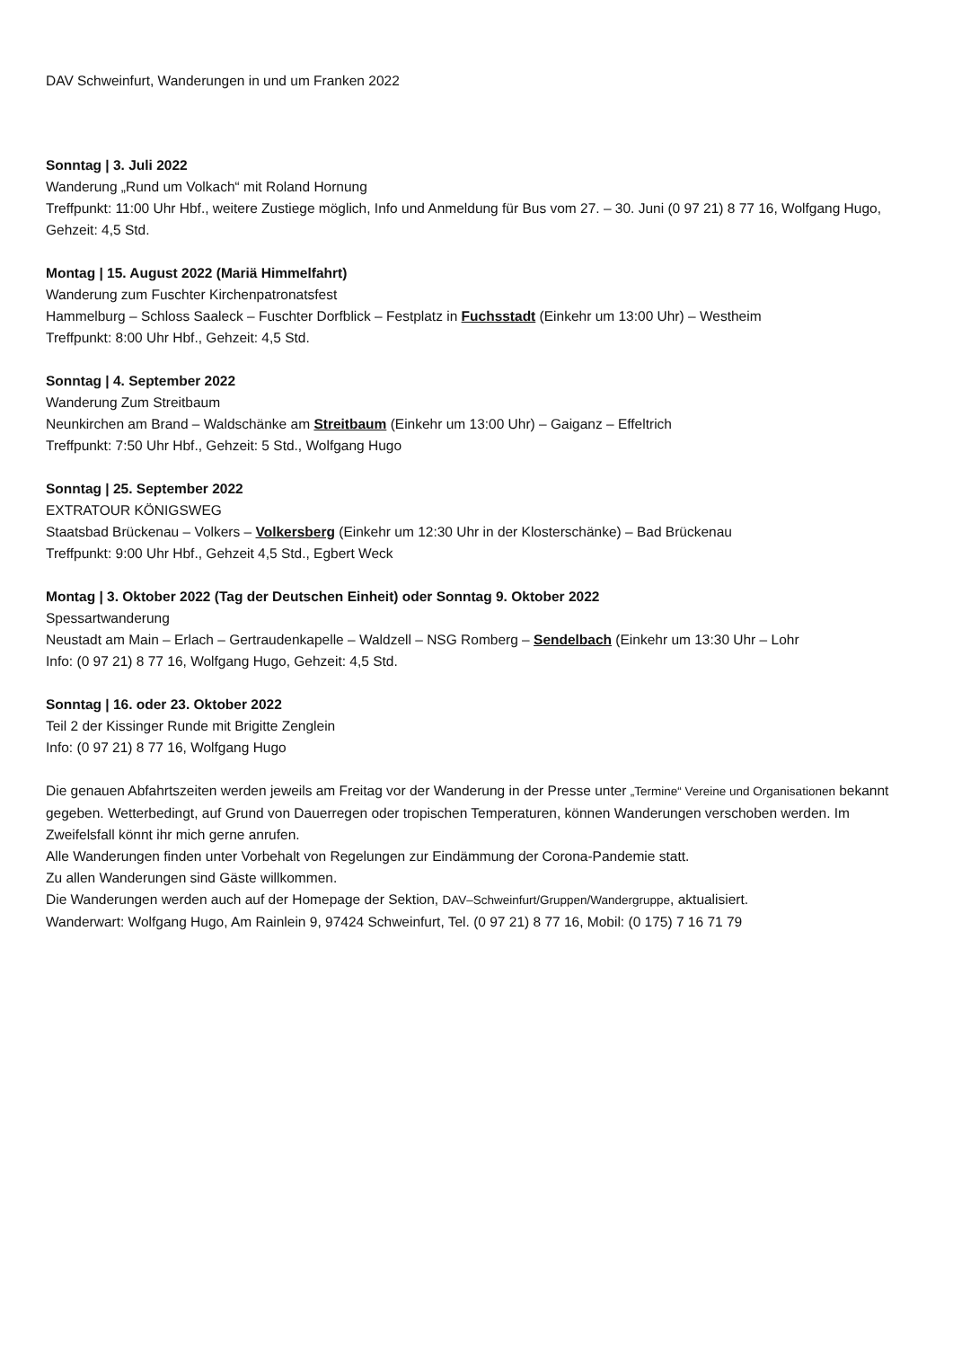DAV Schweinfurt, Wanderungen in und um Franken 2022
Sonntag | 3. Juli 2022
Wanderung „Rund um Volkach“ mit Roland Hornung
Treffpunkt: 11:00 Uhr Hbf., weitere Zustiege möglich, Info und Anmeldung für Bus vom 27. – 30. Juni (0 97 21) 8 77 16, Wolfgang Hugo, Gehzeit: 4,5 Std.
Montag | 15. August 2022 (Mariä Himmelfahrt)
Wanderung zum Fuschter Kirchenpatronatsfest
Hammelburg – Schloss Saaleck – Fuschter Dorfblick – Festplatz in Fuchsstadt (Einkehr um 13:00 Uhr) – Westheim
Treffpunkt: 8:00 Uhr Hbf., Gehzeit: 4,5 Std.
Sonntag | 4. September 2022
Wanderung Zum Streitbaum
Neunkirchen am Brand – Waldschänke am Streitbaum (Einkehr um 13:00 Uhr) – Gaiganz – Effeltrich
Treffpunkt: 7:50 Uhr Hbf., Gehzeit: 5 Std., Wolfgang Hugo
Sonntag | 25. September 2022
EXTRATOUR KÖNIGSWEG
Staatsbad Brückenau – Volkers – Volkersberg (Einkehr um 12:30 Uhr in der Klosterschänke) – Bad Brückenau
Treffpunkt: 9:00 Uhr Hbf., Gehzeit 4,5 Std., Egbert Weck
Montag | 3. Oktober 2022 (Tag der Deutschen Einheit) oder Sonntag 9. Oktober 2022
Spessartwanderung
Neustadt am Main – Erlach – Gertraudenkapelle – Waldzell – NSG Romberg – Sendelbach (Einkehr um 13:30 Uhr – Lohr
Info: (0 97 21) 8 77 16, Wolfgang Hugo, Gehzeit: 4,5 Std.
Sonntag | 16. oder 23. Oktober 2022
Teil 2 der Kissinger Runde mit Brigitte Zenglein
Info: (0 97 21) 8 77 16, Wolfgang Hugo
Die genauen Abfahrtszeiten werden jeweils am Freitag vor der Wanderung in der Presse unter „Termine“ Vereine und Organisationen bekannt gegeben. Wetterbedingt, auf Grund von Dauerregen oder tropischen Temperaturen, können Wanderungen verschoben werden. Im Zweifelsfall könnt ihr mich gerne anrufen.
Alle Wanderungen finden unter Vorbehalt von Regelungen zur Eindämmung der Corona-Pandemie statt.
Zu allen Wanderungen sind Gäste willkommen.
Die Wanderungen werden auch auf der Homepage der Sektion, DAV–Schweinfurt/Gruppen/Wandergruppe, aktualisiert.
Wanderwart: Wolfgang Hugo, Am Rainlein 9, 97424 Schweinfurt, Tel. (0 97 21) 8 77 16, Mobil: (0 175) 7 16 71 79